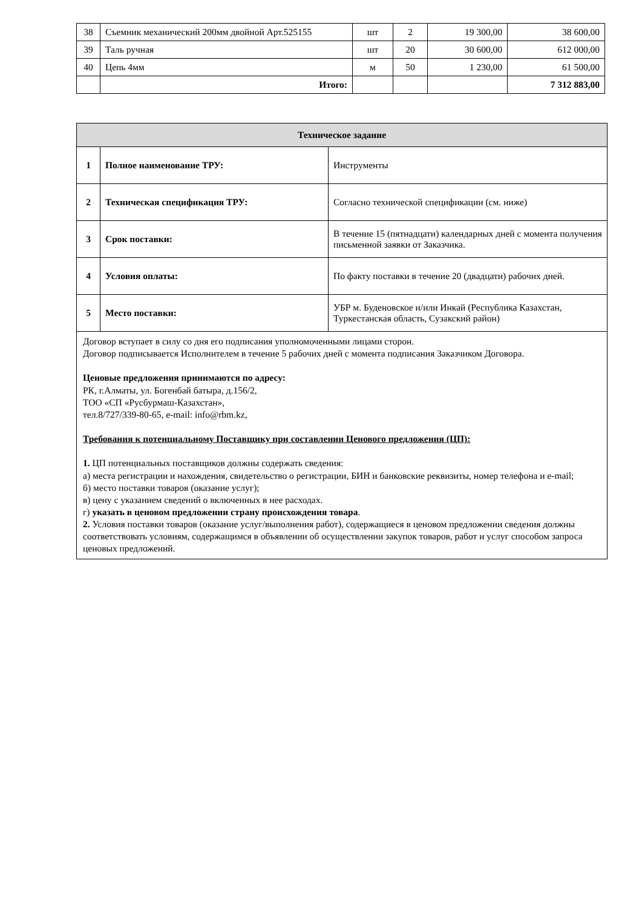| 38 | Съемник механический 200мм двойной Арт.525155 | шт | 2 | 19 300,00 | 38 600,00 |
| 39 | Таль ручная | шт | 20 | 30 600,00 | 612 000,00 |
| 40 | Цепь 4мм | м | 50 | 1 230,00 | 61 500,00 |
| | Итого: | | | | 7 312 883,00 |
| Техническое задание | | |
| --- | --- | --- |
| 1 | Полное наименование ТРУ: | Инструменты |
| 2 | Техническая спецификация ТРУ: | Согласно технической спецификации (см. ниже) |
| 3 | Срок поставки: | В течение 15 (пятнадцати) календарных дней с момента получения письменной заявки от Заказчика. |
| 4 | Условия оплаты: | По факту поставки в течение 20 (двадцати) рабочих дней. |
| 5 | Место поставки: | УБР м. Буденовское и/или Инкай (Республика Казахстан, Туркестанская область, Сузакский район) |
| Договор вступает в силу со дня его подписания уполномоченными лицами сторон. Договор подписывается Исполнителем в течение 5 рабочих дней с момента подписания Заказчиком Договора. Ценовые предложения принимаются по адресу: РК, г.Алматы, ул. Богенбай батыра, д.156/2, ТОО «СП «Русбурмаш-Казахстан», тел.8/727/339-80-65, e-mail: info@rbm.kz, Требования к потенциальному Поставщику при составлении Ценового предложения (ЦП): 1. ЦП потенциальных поставщиков должны содержать сведения: а) места регистрации и нахождения, свидетельство о регистрации, БИН и банковские реквизиты, номер телефона и e-mail; б) место поставки товаров (оказание услуг); в) цену с указанием сведений о включенных в нее расходах. г) указать в ценовом предложении страну происхождения товара . 2. Условия поставки товаров (оказание услуг/выполнения работ), содержащиеся в ценовом предложении сведения должны соответствовать условиям, содержащимся в объявлении об осуществлении закупок товаров, работ и услуг способом запроса ценовых предложений. | | |